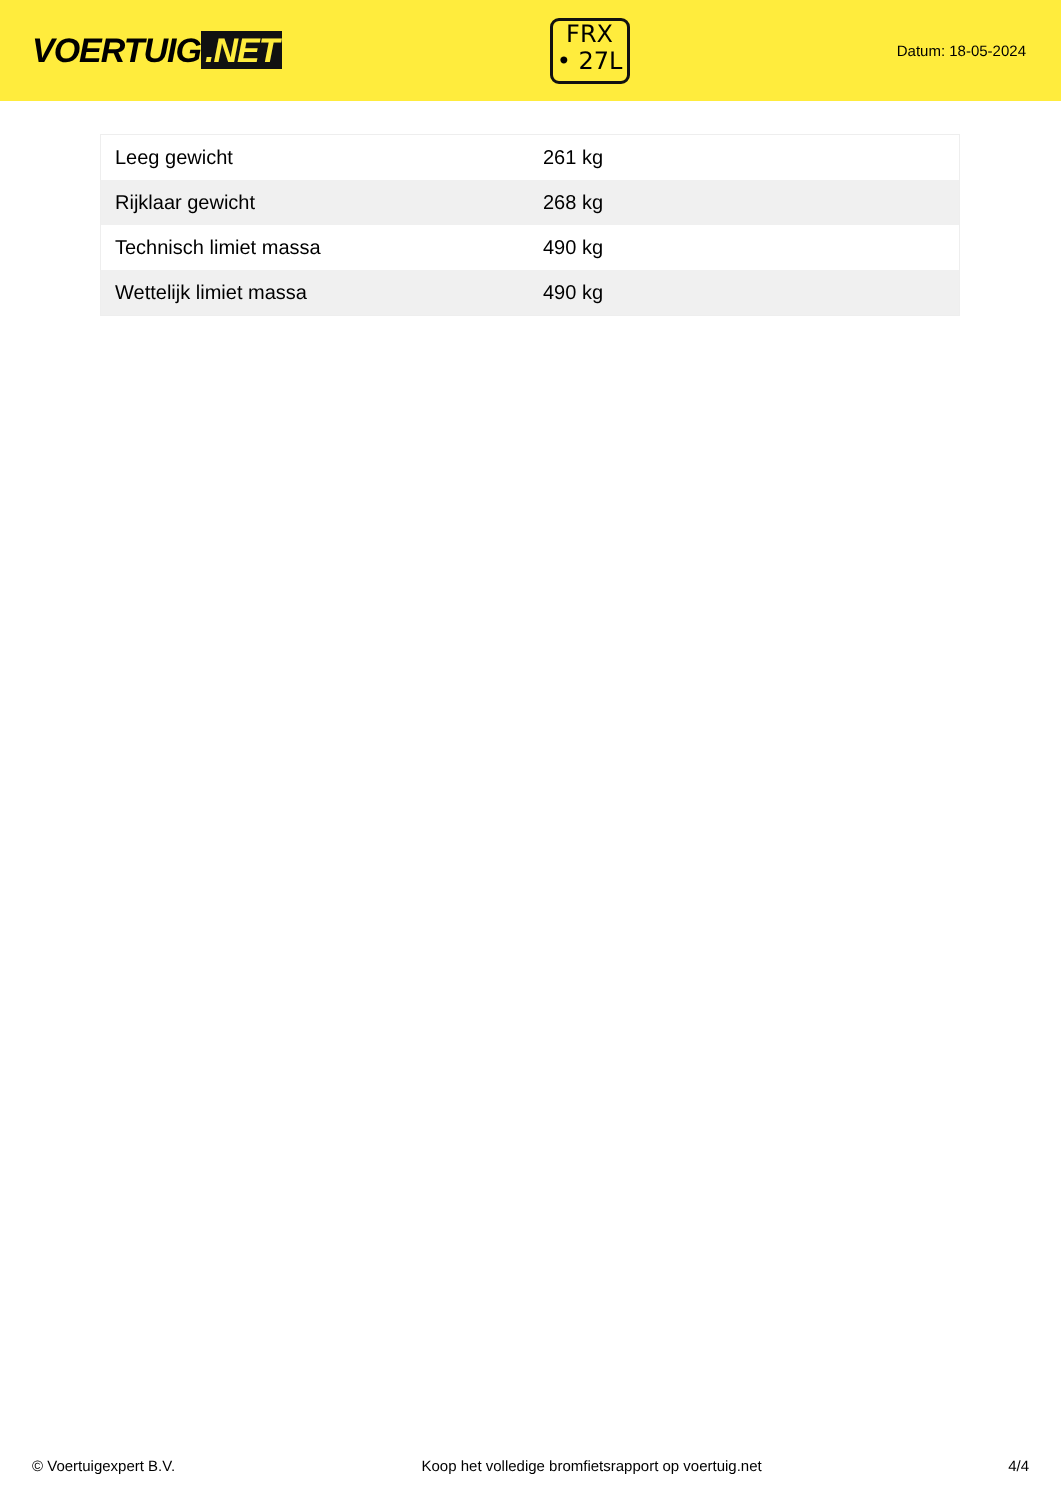VOERTUIG.NET
FRX
• 27L
Datum: 18-05-2024
| Leeg gewicht | 261 kg |
| Rijklaar gewicht | 268 kg |
| Technisch limiet massa | 490 kg |
| Wettelijk limiet massa | 490 kg |
© Voertuigexpert B.V. Koop het volledige bromfietsrapport op voertuig.net 4/4